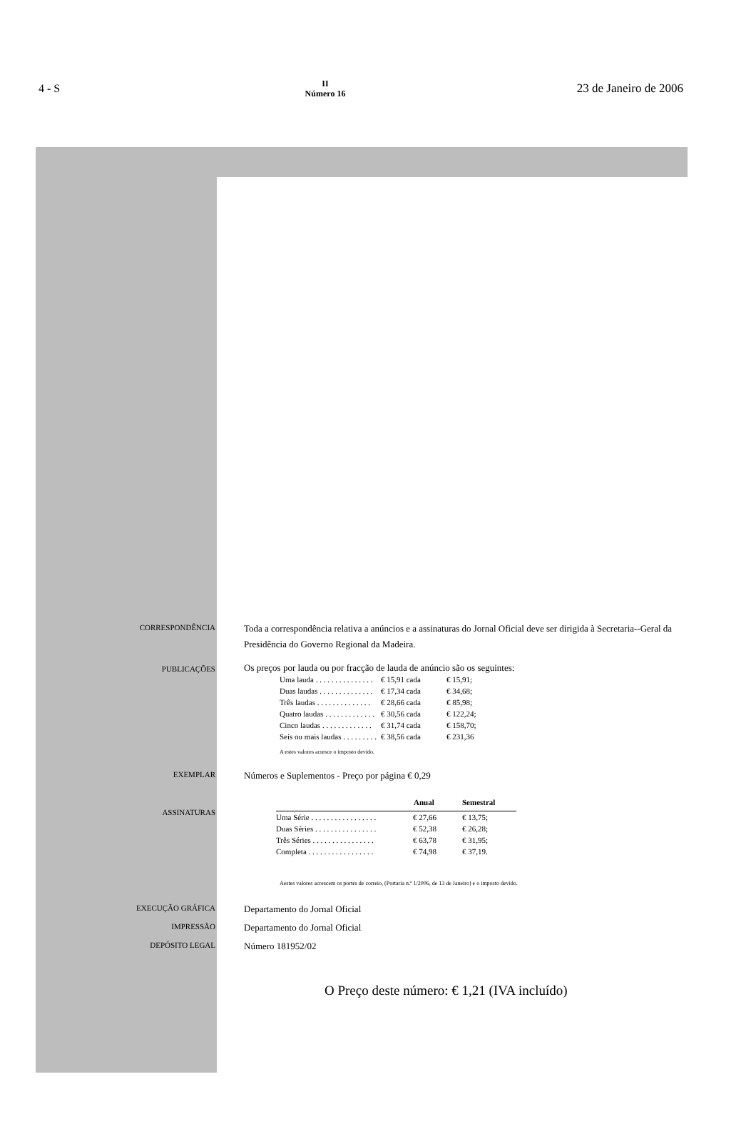4 - S
II
Número 16
23 de Janeiro de 2006
CORRESPONDÊNCIA
Toda a correspondência relativa a anúncios e a assinaturas do Jornal Oficial deve ser dirigida à Secretaria--Geral da Presidência do Governo Regional da Madeira.
PUBLICAÇÕES
Os preços por lauda ou por fracção de lauda de anúncio são os seguintes:
| Uma lauda . . . . . . . . . . . . . . . | € 15,91 cada | € 15,91; |
| Duas laudas . . . . . . . . . . . . . . | € 17,34 cada | € 34,68; |
| Três laudas . . . . . . . . . . . . . . | € 28,66 cada | € 85,98; |
| Quatro laudas . . . . . . . . . . . . . | € 30,56 cada | € 122,24; |
| Cinco laudas . . . . . . . . . . . . . | € 31,74 cada | € 158,70; |
| Seis ou mais laudas . . . . . . . . . | € 38,56 cada | € 231,36 |
A estes valores acresce o imposto devido.
EXEMPLAR
Números e Suplementos - Preço por página € 0,29
ASSINATURAS
| | Anual | Semestral |
| --- | --- | --- |
| Uma Série . . . . . . . . . . . . . . . . . | € 27,66 | € 13,75; |
| Duas Séries . . . . . . . . . . . . . . . . | € 52,38 | € 26,28; |
| Três Séries . . . . . . . . . . . . . . . . | € 63,78 | € 31,95; |
| Completa . . . . . . . . . . . . . . . . . | € 74,98 | € 37,19. |
Aestes valores acrescem os portes de correio, (Portaria n.º 1/2006, de 13 de Janeiro) e o imposto devido.
EXECUÇÃO GRÁFICA
Departamento do Jornal Oficial
IMPRESSÃO
Departamento do Jornal Oficial
DEPÓSITO LEGAL
Número 181952/02
O Preço deste número: € 1,21 (IVA incluído)